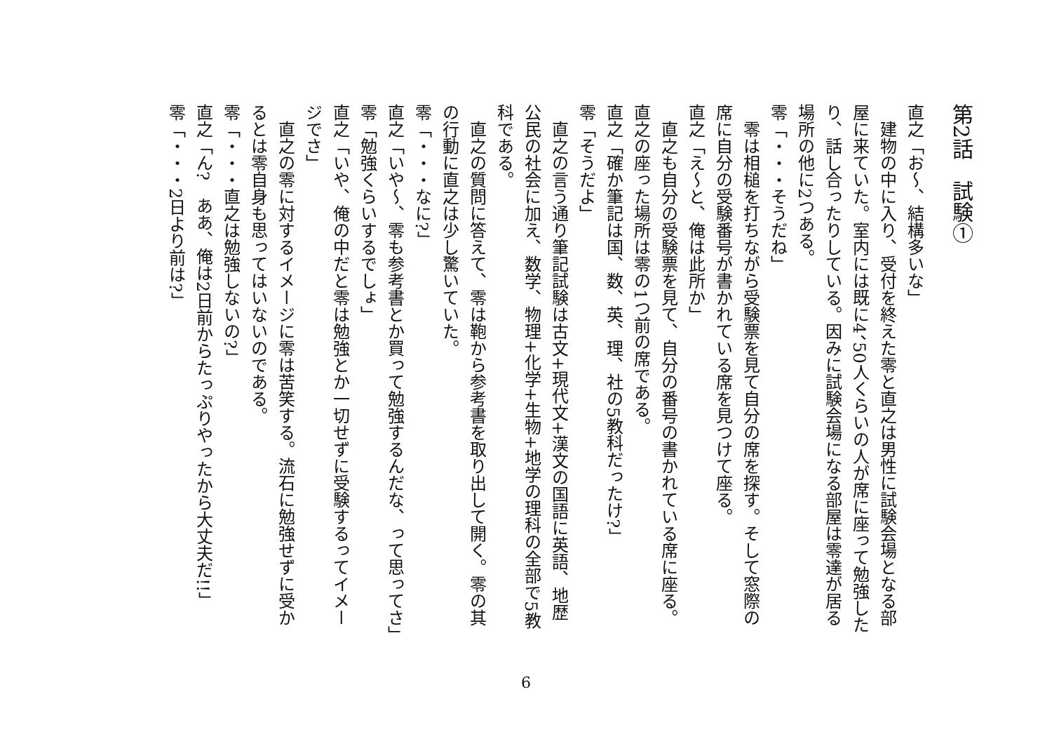第2話　試験①
直之「お～、結構多いな」
建物の中に入り、受付を終えた零と直之は男性に試験会場となる部屋に来ていた。室内には既に4、50人くらいの人が席に座って勉強したり、話し合ったりしている。因みに試験会場になる部屋は零達が居る場所の他に2つある。
零「・・・そうだね」
零は相槌を打ちながら受験票を見て自分の席を探す。そして窓際の席に自分の受験番号が書かれている席を見つけて座る。
直之「え～と、俺は此所か」
直之も自分の受験票を見て、自分の番号の書かれている席に座る。直之の座った場所は零の1つ前の席である。
直之「確か筆記は国、数、英、理、社の5教科だったけ?」
零「そうだよ」
直之の言う通り筆記試験は古文+現代文+漢文の国語に英語、地歴公民の社会に加え、数学、物理+化学+生物+地学の理科の全部で5教科である。
直之の質問に答えて、零は鞄から参考書を取り出して開く。零の其の行動に直之は少し驚いていた。
零「・・・なに?」
直之「いや～、零も参考書とか買って勉強するんだな、って思ってさ」
零「勉強くらいするでしょ」
直之「いや、俺の中だと零は勉強とか一切せずに受験するってイメージでさ」
直之の零に対するイメージに零は苦笑する。流石に勉強せずに受かるとは零自身も思ってはいないのである。
零「・・・直之は勉強しないの?」
直之「ん?　ああ、俺は2日前からたっぷりやったから大丈夫だ!!」
零「・・・2日より前は?」
6